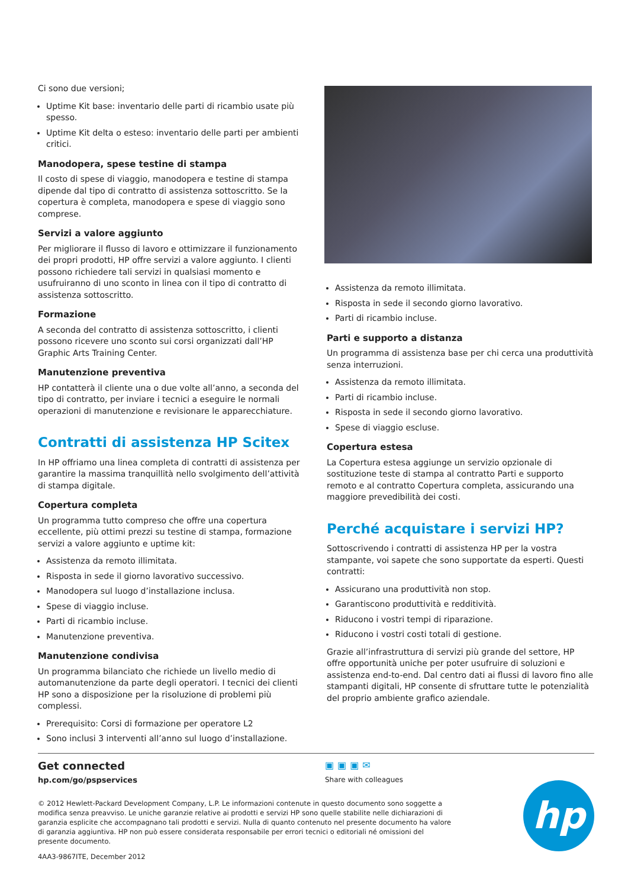Ci sono due versioni;
Uptime Kit base: inventario delle parti di ricambio usate più spesso.
Uptime Kit delta o esteso: inventario delle parti per ambienti critici.
Manodopera, spese testine di stampa
Il costo di spese di viaggio, manodopera e testine di stampa dipende dal tipo di contratto di assistenza sottoscritto. Se la copertura è completa, manodopera e spese di viaggio sono comprese.
Servizi a valore aggiunto
Per migliorare il flusso di lavoro e ottimizzare il funzionamento dei propri prodotti, HP offre servizi a valore aggiunto. I clienti possono richiedere tali servizi in qualsiasi momento e usufruiranno di uno sconto in linea con il tipo di contratto di assistenza sottoscritto.
Formazione
A seconda del contratto di assistenza sottoscritto, i clienti possono ricevere uno sconto sui corsi organizzati dall’HP Graphic Arts Training Center.
Manutenzione preventiva
HP contatterà il cliente una o due volte all’anno, a seconda del tipo di contratto, per inviare i tecnici a eseguire le normali operazioni di manutenzione e revisionare le apparecchiature.
Contratti di assistenza HP Scitex
In HP offriamo una linea completa di contratti di assistenza per garantire la massima tranquillità nello svolgimento dell’attività di stampa digitale.
Copertura completa
Un programma tutto compreso che offre una copertura eccellente, più ottimi prezzi su testine di stampa, formazione servizi a valore aggiunto e uptime kit:
Assistenza da remoto illimitata.
Risposta in sede il giorno lavorativo successivo.
Manodopera sul luogo d’installazione inclusa.
Spese di viaggio incluse.
Parti di ricambio incluse.
Manutenzione preventiva.
Manutenzione condivisa
Un programma bilanciato che richiede un livello medio di automanutenzione da parte degli operatori. I tecnici dei clienti HP sono a disposizione per la risoluzione di problemi più complessi.
Prerequisito: Corsi di formazione per operatore L2
Sono inclusi 3 interventi all’anno sul luogo d’installazione.
Assistenza da remoto illimitata.
Risposta in sede il secondo giorno lavorativo.
Parti di ricambio incluse.
Parti e supporto a distanza
Un programma di assistenza base per chi cerca una produttività senza interruzioni.
Assistenza da remoto illimitata.
Parti di ricambio incluse.
Risposta in sede il secondo giorno lavorativo.
Spese di viaggio escluse.
Copertura estesa
La Copertura estesa aggiunge un servizio opzionale di sostituzione teste di stampa al contratto Parti e supporto remoto e al contratto Copertura completa, assicurando una maggiore prevedibilità dei costi.
Perché acquistare i servizi HP?
Sottoscrivendo i contratti di assistenza HP per la vostra stampante, voi sapete che sono supportate da esperti. Questi contratti:
Assicurano una produttività non stop.
Garantiscono produttività e redditività.
Riducono i vostri tempi di riparazione.
Riducono i vostri costi totali di gestione.
Grazie all’infrastruttura di servizi più grande del settore, HP offre opportunità uniche per poter usufruire di soluzioni e assistenza end-to-end. Dal centro dati ai flussi di lavoro fino alle stampanti digitali, HP consente di sfruttare tutte le potenzialità del proprio ambiente grafico aziendale.
Get connected
hp.com/go/pspservices
▣▣▣✉
Share with colleagues
© 2012 Hewlett-Packard Development Company, L.P. Le informazioni contenute in questo documento sono soggette a modifica senza preavviso. Le uniche garanzie relative ai prodotti e servizi HP sono quelle stabilite nelle dichiarazioni di garanzia esplicite che accompagnano tali prodotti e servizi. Nulla di quanto contenuto nel presente documento ha valore di garanzia aggiuntiva. HP non può essere considerata responsabile per errori tecnici o editoriali né omissioni del presente documento.
4AA3-9867ITE, December 2012
hp